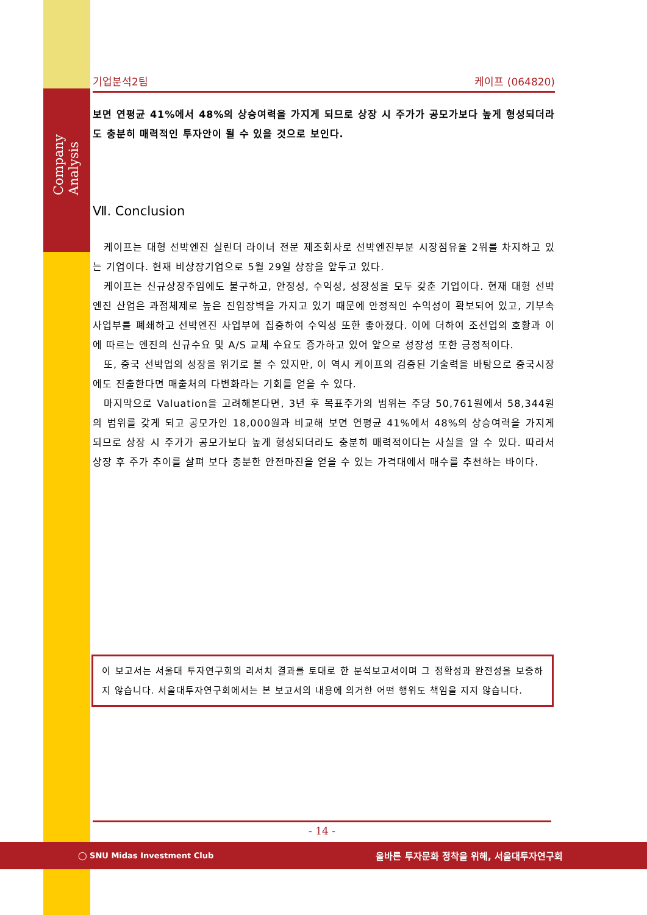Company Analysis
기업분석2팀 케이프 (064820)
보면 연평균 41%에서 48%의 상승여력을 가지게 되므로 상장 시 주가가 공모가보다 높게 형성되더라도 충분히 매력적인 투자안이 될 수 있을 것으로 보인다.
Ⅶ. Conclusion
케이프는 대형 선박엔진 실린더 라이너 전문 제조회사로 선박엔진부분 시장점유율 2위를 차지하고 있는 기업이다. 현재 비상장기업으로 5월 29일 상장을 앞두고 있다.
케이프는 신규상장주임에도 불구하고, 안정성, 수익성, 성장성을 모두 갖춘 기업이다. 현재 대형 선박엔진 산업은 과점체제로 높은 진입장벽을 가지고 있기 때문에 안정적인 수익성이 확보되어 있고, 기부속 사업부를 폐쇄하고 선박엔진 사업부에 집중하여 수익성 또한 좋아졌다. 이에 더하여 조선업의 호황과 이에 따르는 엔진의 신규수요 및 A/S 교체 수요도 증가하고 있어 앞으로 성장성 또한 긍정적이다.
또, 중국 선박업의 성장을 위기로 볼 수 있지만, 이 역시 케이프의 검증된 기술력을 바탕으로 중국시장에도 진출한다면 매출처의 다변화라는 기회를 얻을 수 있다.
마지막으로 Valuation을 고려해본다면, 3년 후 목표주가의 범위는 주당 50,761원에서 58,344원의 범위를 갖게 되고 공모가인 18,000원과 비교해 보면 연평균 41%에서 48%의 상승여력을 가지게 되므로 상장 시 주가가 공모가보다 높게 형성되더라도 충분히 매력적이다는 사실을 알 수 있다. 따라서 상장 후 주가 추이를 살펴 보다 충분한 안전마진을 얻을 수 있는 가격대에서 매수를 추천하는 바이다.
이 보고서는 서울대 투자연구회의 리서치 결과를 토대로 한 분석보고서이며 그 정확성과 완전성을 보증하지 않습니다. 서울대투자연구회에서는 본 보고서의 내용에 의거한 어떤 행위도 책임을 지지 않습니다.
- 14 -
◯ SNU Midas Investment Club 올바른 투자문화 정착을 위해, 서울대투자연구회